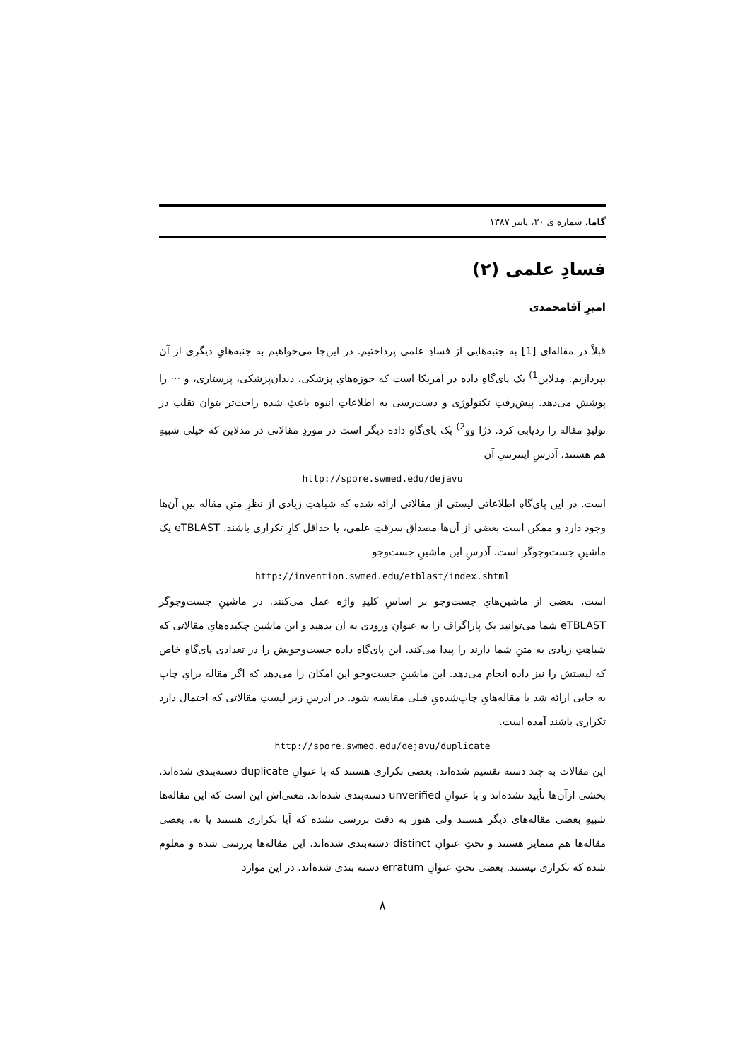گاما، شماره ی ۲۰، پاییز ۱۳۸۷
فسادِ علمی (۲)
امیرِ آقامحمدی
قبلاً در مقاله‌ای [1] به جنبه‌هایی از فسادِ علمی پرداختیم. در این‌جا می‌خواهیم به جنبه‌هایِ دیگری از آن بپردازیم. مِدلاین<sup>1)</sup> یک پای‌گاهِ داده در آمریکا است که حوزه‌هایِ پزشکی، دندان‌پزشکی، پرستاری، و ··· را پوشش می‌دهد. پیش‌رفتِ تکنولوژی و دست‌رسی به اطلاعاتِ انبوه باعثِ شده راحت‌تر بتوان تقلب در تولیدِ مقاله را ردیابی کرد. دژا وو<sup>2)</sup> یک پای‌گاهِ داده دیگر است در موردِ مقالاتی در مدلاین که خیلی شبیهِ هم هستند. آدرسِ اینترنتیِ آن
http://spore.swmed.edu/dejavu
است. در این پای‌گاهِ اطلاعاتی لیستی از مقالاتی ارائه شده که شباهتِ زیادی از نظرِ متنِ مقاله بینِ آن‌ها وجود دارد و ممکن است بعضی از آن‌ها مصداقِ سرقتِ علمی، یا حداقل کارِ تکراری باشند. eTBLAST یک ماشینِ جست‌وجوگر است. آدرسِ این ماشینِ جست‌وجو
http://invention.swmed.edu/etblast/index.shtml
است. بعضی از ماشین‌هایِ جست‌وجو بر اساسِ کلیدِ واژه عمل می‌کنند. در ماشینِ جست‌وجوگر eTBLAST شما می‌توانید یک پاراگراف را به عنوانِ ورودی به آن بدهید و این ماشین چکیده‌هایِ مقالاتی که شباهتِ زیادی به متنِ شما دارند را پیدا می‌کند. این پای‌گاه داده جست‌وجویش را در تعدادی پای‌گاهِ خاص که لیستش را نیز داده انجام می‌دهد. این ماشینِ جست‌وجو این امکان را می‌دهد که اگر مقاله برایِ چاپ به جایی ارائه شد با مقاله‌هایِ چاپ‌شده‌یِ قبلی مقایسه شود. در آدرسِ زیر لیستِ مقالاتی که احتمال دارد تکراری باشند آمده است.
http://spore.swmed.edu/dejavu/duplicate
این مقالات به چند دسته تقسیم شده‌اند. بعضی تکراری هستند که با عنوانِ duplicate دسته‌بندی شده‌اند. بخشی ازآن‌ها تأیید نشده‌اند و با عنوانِ unverified دسته‌بندی شده‌اند. معنی‌اش این است که این مقاله‌ها شبیهِ بعضی مقاله‌های دیگر هستند ولی هنوز به دقت بررسی نشده که آیا تکراری هستند یا نه. بعضی مقاله‌ها هم متمایز هستند و تحتِ عنوانِ distinct دسته‌بندی شده‌اند. این مقاله‌ها بررسی شده و معلوم شده که تکراری نیستند. بعضی تحتِ عنوانِ erratum دسته بندی شده‌اند. در این موارد
۸